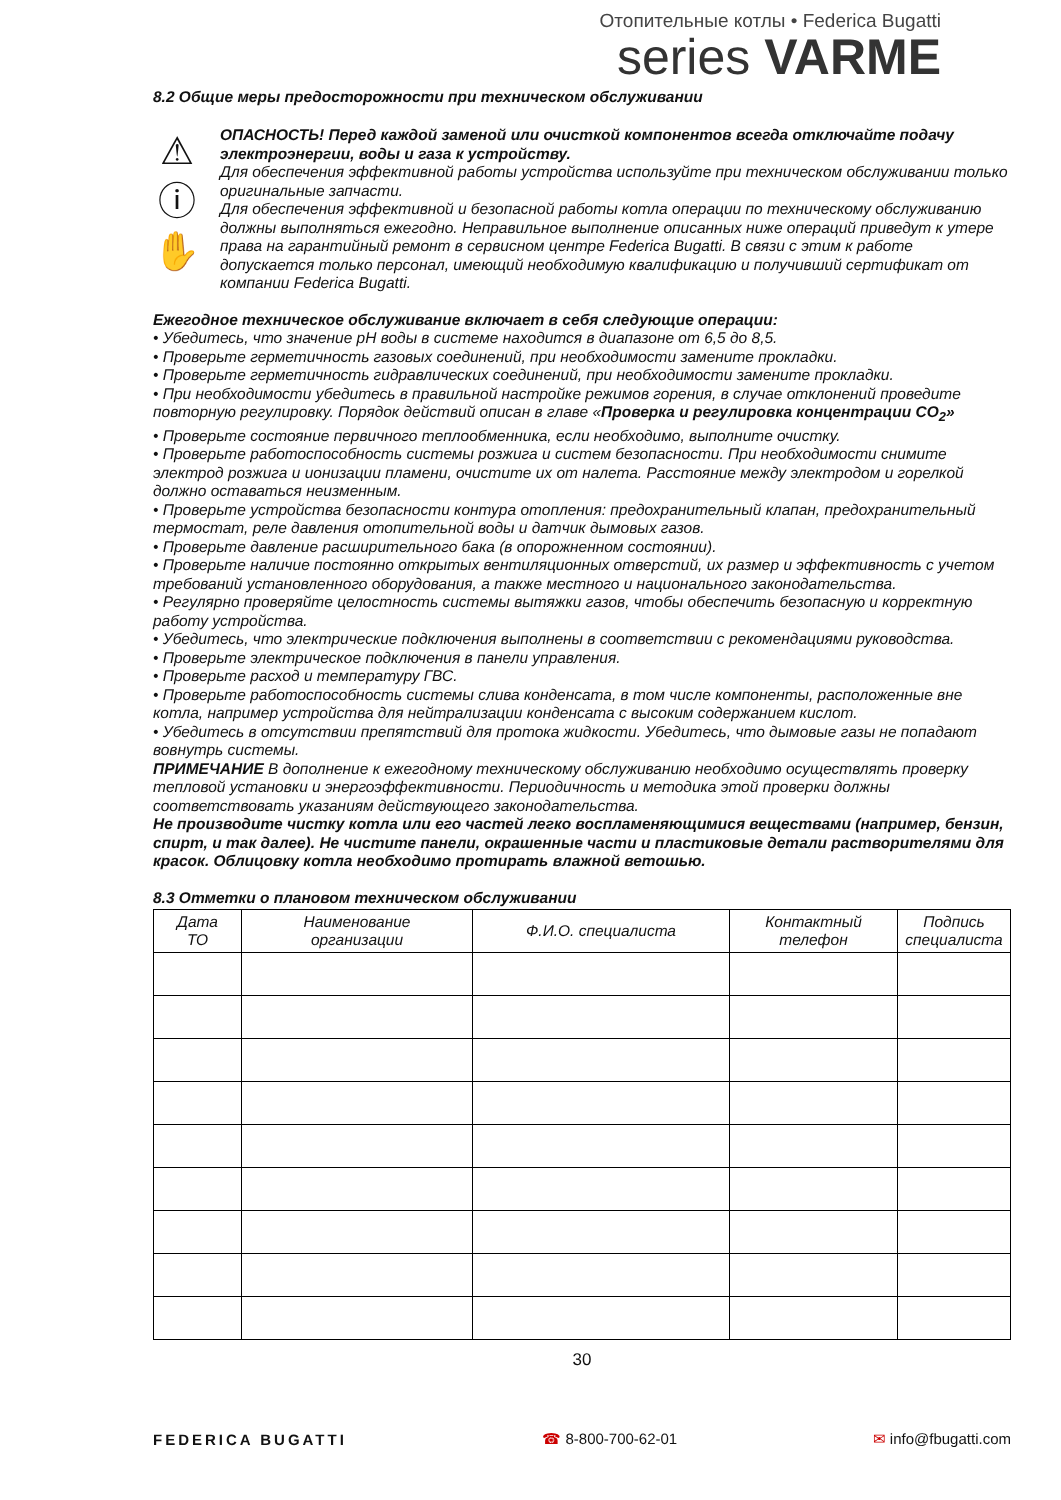Отопительные котлы • Federica Bugatti
series VARME
8.2 Общие меры предосторожности при техническом обслуживании
⚠
ⓘ
✋
ОПАСНОСТЬ! Перед каждой заменой или очисткой компонентов всегда отключайте подачу электроэнергии, воды и газа к устройству.
Для обеспечения эффективной работы устройства используйте при техническом обслуживании только оригинальные запчасти.
Для обеспечения эффективной и безопасной работы котла операции по техническому обслуживанию должны выполняться ежегодно. Неправильное выполнение описанных ниже операций приведут к утере права на гарантийный ремонт в сервисном центре Federica Bugatti. В связи с этим к работе допускается только персонал, имеющий необходимую квалификацию и получивший сертификат от компании Federica Bugatti.
Ежегодное техническое обслуживание включает в себя следующие операции:
• Убедитесь, что значение pH воды в системе находится в диапазоне от 6,5 до 8,5.
• Проверьте герметичность газовых соединений, при необходимости замените прокладки.
• Проверьте герметичность гидравлических соединений, при необходимости замените прокладки.
• При необходимости убедитесь в правильной настройке режимов горения, в случае отклонений проведите повторную регулировку. Порядок действий описан в главе «Проверка и регулировка концентрации CO<sub>2</sub>»
• Проверьте состояние первичного теплообменника, если необходимо, выполните очистку.
• Проверьте работоспособность системы розжига и систем безопасности. При необходимости снимите электрод розжига и ионизации пламени, очистите их от налета. Расстояние между электродом и горелкой должно оставаться неизменным.
• Проверьте устройства безопасности контура отопления: предохранительный клапан, предохранительный термостат, реле давления отопительной воды и датчик дымовых газов.
• Проверьте давление расширительного бака (в опорожненном состоянии).
• Проверьте наличие постоянно открытых вентиляционных отверстий, их размер и эффективность с учетом требований установленного оборудования, а также местного и национального законодательства.
• Регулярно проверяйте целостность системы вытяжки газов, чтобы обеспечить безопасную и корректную работу устройства.
• Убедитесь, что электрические подключения выполнены в соответствии с рекомендациями руководства.
• Проверьте электрическое подключения в панели управления.
• Проверьте расход и температуру ГВС.
• Проверьте работоспособность системы слива конденсата, в том числе компоненты, расположенные вне котла, например устройства для нейтрализации конденсата с высоким содержанием кислот.
• Убедитесь в отсутствии препятствий для протока жидкости. Убедитесь, что дымовые газы не попадают вовнутрь системы.
ПРИМЕЧАНИЕ В дополнение к ежегодному техническому обслуживанию необходимо осуществлять проверку тепловой установки и энергоэффективности. Периодичность и методика этой проверки должны соответствовать указаниям действующего законодательства.
Не производите чистку котла или его частей легко воспламеняющимися веществами (например, бензин, спирт, и так далее). Не чистите панели, окрашенные части и пластиковые детали растворителями для красок. Облицовку котла необходимо протирать влажной ветошью.
8.3 Отметки о плановом техническом обслуживании
| Дата ТО | Наименование организации | Ф.И.О. специалиста | Контактный телефон | Подпись специалиста |
| --- | --- | --- | --- | --- |
30
FEDERICA BUGATTI ☎ 8-800-700-62-01 ✉ info@fbugatti.com